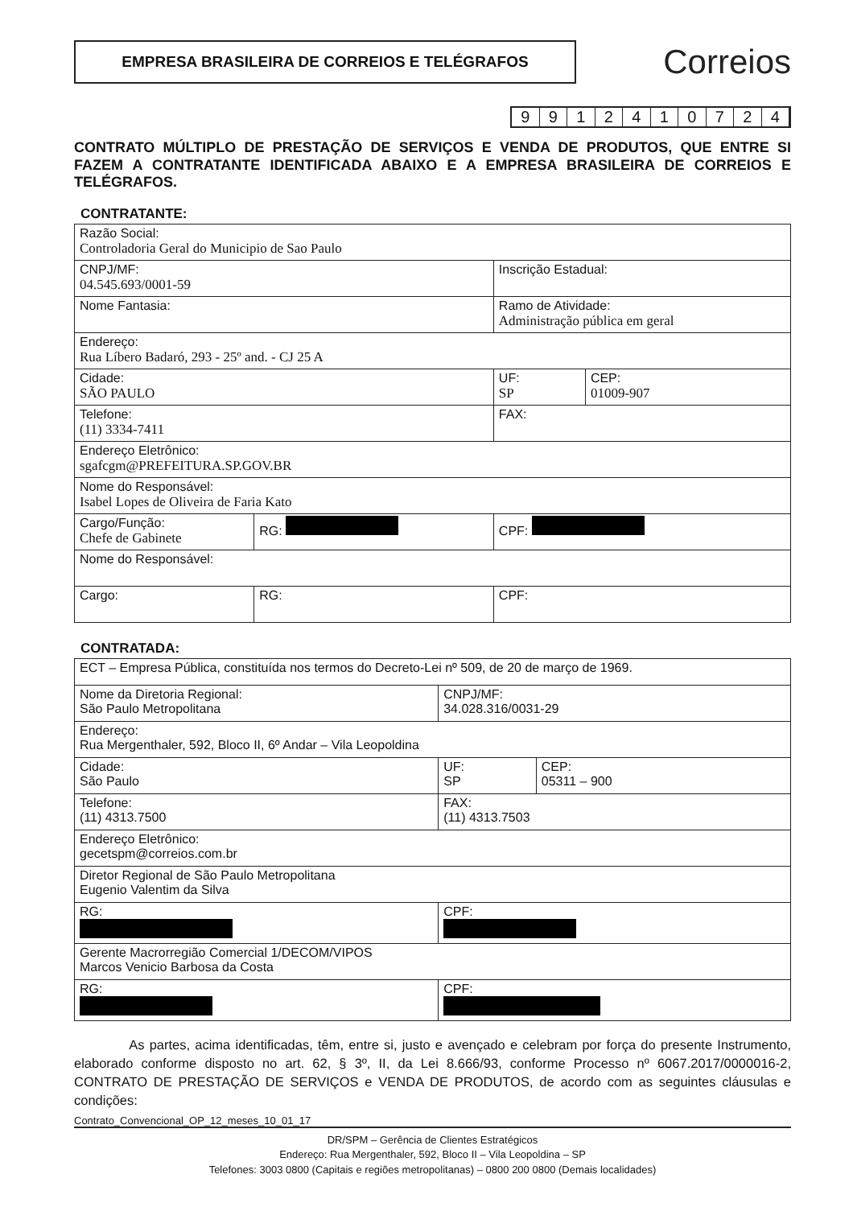EMPRESA BRASILEIRA DE CORREIOS E TELÉGRAFOS
Correios
9912410724
CONTRATO MÚLTIPLO DE PRESTAÇÃO DE SERVIÇOS E VENDA DE PRODUTOS, QUE ENTRE SI FAZEM A CONTRATANTE IDENTIFICADA ABAIXO E A EMPRESA BRASILEIRA DE CORREIOS E TELÉGRAFOS.
CONTRATANTE:
| Razão Social: Controladoria Geral do Municipio de Sao Paulo | | | |
| CNPJ/MF: 04.545.693/0001-59 | | Inscrição Estadual: | |
| Nome Fantasia: | | Ramo de Atividade: Administração pública em geral | |
| Endereço: Rua Líbero Badaró, 293 - 25º and. - CJ 25 A | | | |
| Cidade: SÃO PAULO | | UF: SP | CEP: 01009-907 |
| Telefone: (11) 3334-7411 | | FAX: | |
| Endereço Eletrônico: sgafcgm@PREFEITURA.SP.GOV.BR | | | |
| Nome do Responsável: Isabel Lopes de Oliveira de Faria Kato | | | |
| Cargo/Função: Chefe de Gabinete | RG: | CPF: | |
| Nome do Responsável: | | | |
| Cargo: | RG: | CPF: | |
CONTRATADA:
| ECT – Empresa Pública, constituída nos termos do Decreto-Lei nº 509, de 20 de março de 1969. | | |
| Nome da Diretoria Regional: São Paulo Metropolitana | CNPJ/MF: 34.028.316/0031-29 | |
| Endereço: Rua Mergenthaler, 592, Bloco II, 6º Andar – Vila Leopoldina | | |
| Cidade: São Paulo | UF: SP | CEP: 05311 – 900 |
| Telefone: (11) 4313.7500 | FAX: (11) 4313.7503 | |
| Endereço Eletrônico: gecetspm@correios.com.br | | |
| Diretor Regional de São Paulo Metropolitana Eugenio Valentim da Silva | | |
| RG: | CPF: | |
| Gerente Macrorregião Comercial 1/DECOM/VIPOS Marcos Venicio Barbosa da Costa | | |
| RG: | CPF: | |
As partes, acima identificadas, têm, entre si, justo e avençado e celebram por força do presente Instrumento, elaborado conforme disposto no art. 62, § 3º, II, da Lei 8.666/93, conforme Processo nº 6067.2017/0000016-2, CONTRATO DE PRESTAÇÃO DE SERVIÇOS e VENDA DE PRODUTOS, de acordo com as seguintes cláusulas e condições:
Contrato_Convencional_OP_12_meses_10_01_17
DR/SPM – Gerência de Clientes Estratégicos
Endereço: Rua Mergenthaler, 592, Bloco II – Vila Leopoldina – SP
Telefones: 3003 0800 (Capitais e regiões metropolitanas) – 0800 200 0800 (Demais localidades)